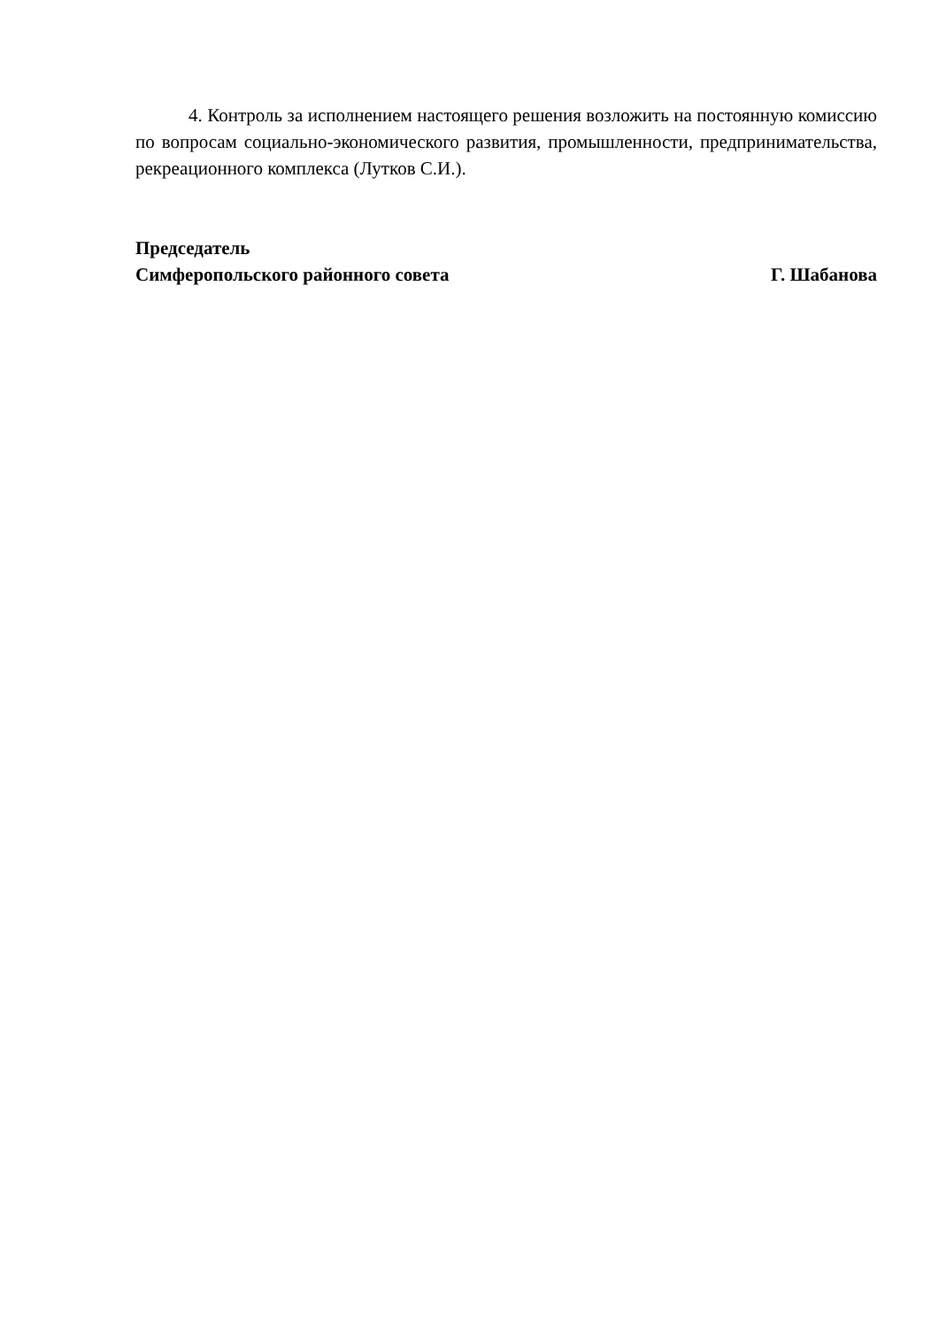4. Контроль за исполнением настоящего решения возложить на постоянную комиссию по вопросам социально-экономического развития, промышленности, предпринимательства, рекреационного комплекса (Лутков С.И.).
Председатель
Симферопольского районного совета Г. Шабанова